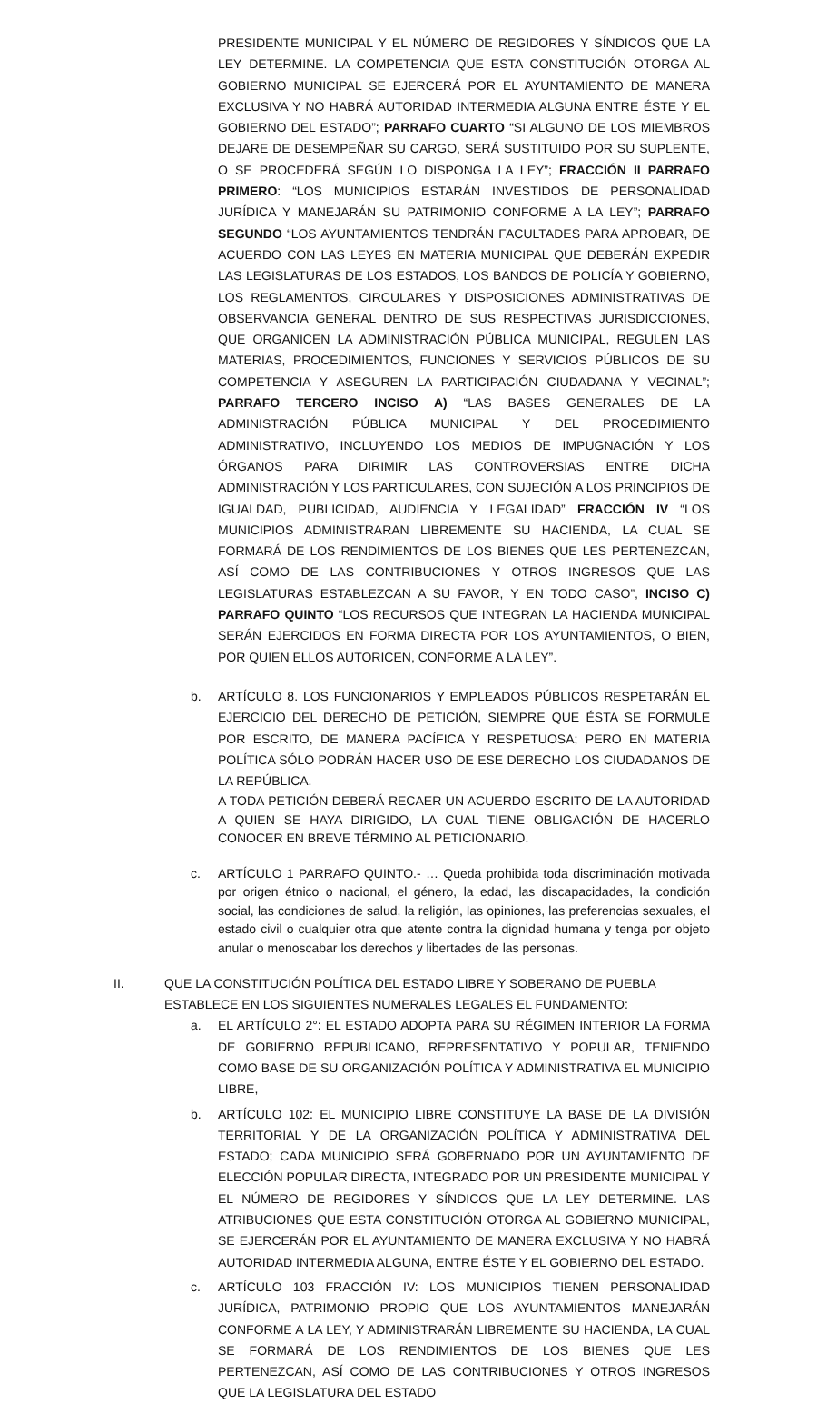PRESIDENTE MUNICIPAL Y EL NÚMERO DE REGIDORES Y SÍNDICOS QUE LA LEY DETERMINE. LA COMPETENCIA QUE ESTA CONSTITUCIÓN OTORGA AL GOBIERNO MUNICIPAL SE EJERCERÁ POR EL AYUNTAMIENTO DE MANERA EXCLUSIVA Y NO HABRÁ AUTORIDAD INTERMEDIA ALGUNA ENTRE ÉSTE Y EL GOBIERNO DEL ESTADO”; PARRAFO CUARTO “SI ALGUNO DE LOS MIEMBROS DEJARE DE DESEMPEÑAR SU CARGO, SERÁ SUSTITUIDO POR SU SUPLENTE, O SE PROCEDERÁ SEGÚN LO DISPONGA LA LEY”; FRACCIÓN II PARRAFO PRIMERO: “LOS MUNICIPIOS ESTARÁN INVESTIDOS DE PERSONALIDAD JURÍDICA Y MANEJARÁN SU PATRIMONIO CONFORME A LA LEY”; PARRAFO SEGUNDO “LOS AYUNTAMIENTOS TENDRÁN FACULTADES PARA APROBAR, DE ACUERDO CON LAS LEYES EN MATERIA MUNICIPAL QUE DEBERÁN EXPEDIR LAS LEGISLATURAS DE LOS ESTADOS, LOS BANDOS DE POLICÍA Y GOBIERNO, LOS REGLAMENTOS, CIRCULARES Y DISPOSICIONES ADMINISTRATIVAS DE OBSERVANCIA GENERAL DENTRO DE SUS RESPECTIVAS JURISDICCIONES, QUE ORGANICEN LA ADMINISTRACIÓN PÚBLICA MUNICIPAL, REGULEN LAS MATERIAS, PROCEDIMIENTOS, FUNCIONES Y SERVICIOS PÚBLICOS DE SU COMPETENCIA Y ASEGUREN LA PARTICIPACIÓN CIUDADANA Y VECINAL”; PARRAFO TERCERO INCISO A) “LAS BASES GENERALES DE LA ADMINISTRACIÓN PÚBLICA MUNICIPAL Y DEL PROCEDIMIENTO ADMINISTRATIVO, INCLUYENDO LOS MEDIOS DE IMPUGNACIÓN Y LOS ÓRGANOS PARA DIRIMIR LAS CONTROVERSIAS ENTRE DICHA ADMINISTRACIÓN Y LOS PARTICULARES, CON SUJECIÓN A LOS PRINCIPIOS DE IGUALDAD, PUBLICIDAD, AUDIENCIA Y LEGALIDAD” FRACCIÓN IV “LOS MUNICIPIOS ADMINISTRARAN LIBREMENTE SU HACIENDA, LA CUAL SE FORMARÁ DE LOS RENDIMIENTOS DE LOS BIENES QUE LES PERTENEZCAN, ASÍ COMO DE LAS CONTRIBUCIONES Y OTROS INGRESOS QUE LAS LEGISLATURAS ESTABLEZCAN A SU FAVOR, Y EN TODO CASO”, INCISO C) PARRAFO QUINTO “LOS RECURSOS QUE INTEGRAN LA HACIENDA MUNICIPAL SERÁN EJERCIDOS EN FORMA DIRECTA POR LOS AYUNTAMIENTOS, O BIEN, POR QUIEN ELLOS AUTORICEN, CONFORME A LA LEY”.
b. ARTÍCULO 8. LOS FUNCIONARIOS Y EMPLEADOS PÚBLICOS RESPETARÁN EL EJERCICIO DEL DERECHO DE PETICIÓN, SIEMPRE QUE ÉSTA SE FORMULE POR ESCRITO, DE MANERA PACÍFICA Y RESPETUOSA; PERO EN MATERIA POLÍTICA SÓLO PODRÁN HACER USO DE ESE DERECHO LOS CIUDADANOS DE LA REPÚBLICA.
A TODA PETICIÓN DEBERÁ RECAER UN ACUERDO ESCRITO DE LA AUTORIDAD A QUIEN SE HAYA DIRIGIDO, LA CUAL TIENE OBLIGACIÓN DE HACERLO CONOCER EN BREVE TÉRMINO AL PETICIONARIO.
c. ARTÍCULO 1 PARRAFO QUINTO.- … Queda prohibida toda discriminación motivada por origen étnico o nacional, el género, la edad, las discapacidades, la condición social, las condiciones de salud, la religión, las opiniones, las preferencias sexuales, el estado civil o cualquier otra que atente contra la dignidad humana y tenga por objeto anular o menoscabar los derechos y libertades de las personas.
II. QUE LA CONSTITUCIÓN POLÍTICA DEL ESTADO LIBRE Y SOBERANO DE PUEBLA ESTABLECE EN LOS SIGUIENTES NUMERALES LEGALES EL FUNDAMENTO:
a. EL ARTÍCULO 2°: EL ESTADO ADOPTA PARA SU RÉGIMEN INTERIOR LA FORMA DE GOBIERNO REPUBLICANO, REPRESENTATIVO Y POPULAR, TENIENDO COMO BASE DE SU ORGANIZACIÓN POLÍTICA Y ADMINISTRATIVA EL MUNICIPIO LIBRE,
b. ARTÍCULO 102: EL MUNICIPIO LIBRE CONSTITUYE LA BASE DE LA DIVISIÓN TERRITORIAL Y DE LA ORGANIZACIÓN POLÍTICA Y ADMINISTRATIVA DEL ESTADO; CADA MUNICIPIO SERÁ GOBERNADO POR UN AYUNTAMIENTO DE ELECCIÓN POPULAR DIRECTA, INTEGRADO POR UN PRESIDENTE MUNICIPAL Y EL NÚMERO DE REGIDORES Y SÍNDICOS QUE LA LEY DETERMINE. LAS ATRIBUCIONES QUE ESTA CONSTITUCIÓN OTORGA AL GOBIERNO MUNICIPAL, SE EJERCERÁN POR EL AYUNTAMIENTO DE MANERA EXCLUSIVA Y NO HABRÁ AUTORIDAD INTERMEDIA ALGUNA, ENTRE ÉSTE Y EL GOBIERNO DEL ESTADO.
c. ARTÍCULO 103 FRACCIÓN IV: LOS MUNICIPIOS TIENEN PERSONALIDAD JURÍDICA, PATRIMONIO PROPIO QUE LOS AYUNTAMIENTOS MANEJARÁN CONFORME A LA LEY, Y ADMINISTRARÁN LIBREMENTE SU HACIENDA, LA CUAL SE FORMARÁ DE LOS RENDIMIENTOS DE LOS BIENES QUE LES PERTENEZCAN, ASÍ COMO DE LAS CONTRIBUCIONES Y OTROS INGRESOS QUE LA LEGISLATURA DEL ESTADO